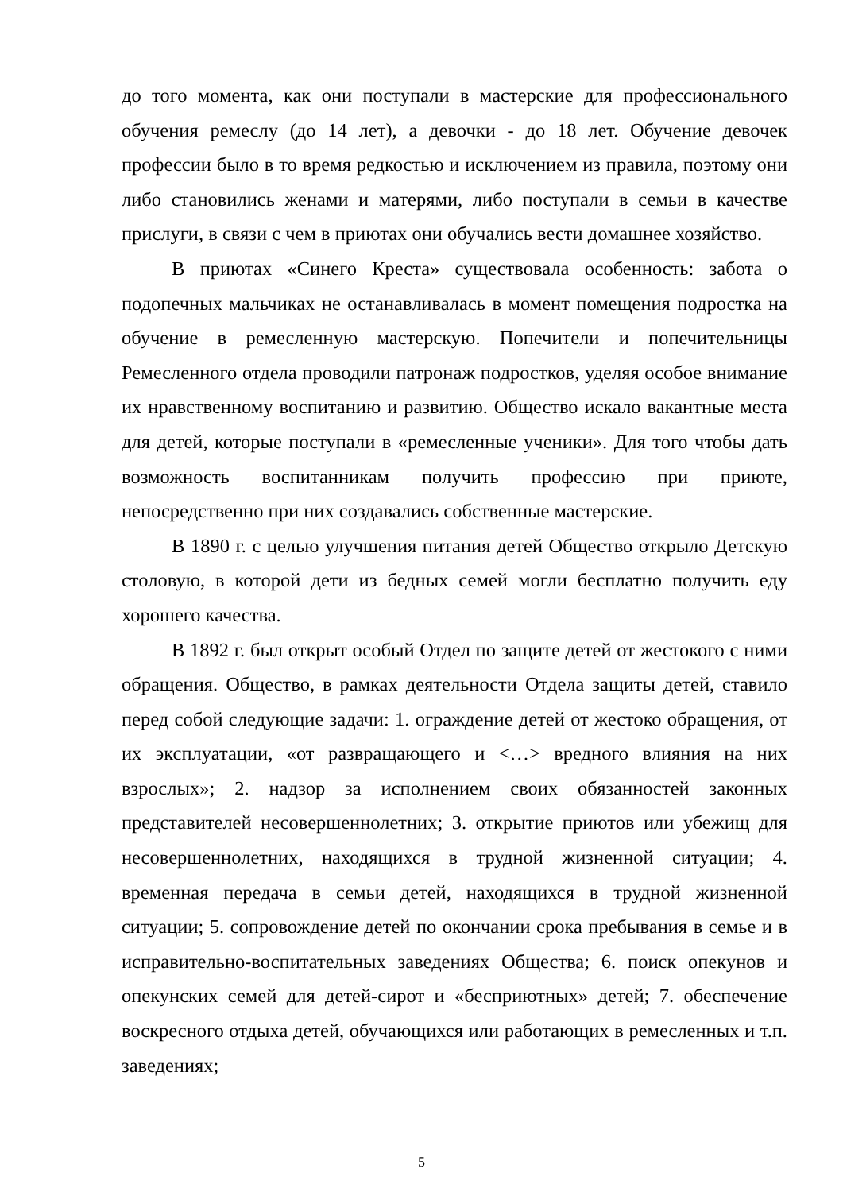до того момента, как они поступали в мастерские для профессионального обучения ремеслу (до 14 лет), а девочки - до 18 лет. Обучение девочек профессии было в то время редкостью и исключением из правила, поэтому они либо становились женами и матерями, либо поступали в семьи в качестве прислуги, в связи с чем в приютах они обучались вести домашнее хозяйство.
В приютах «Синего Креста» существовала особенность: забота о подопечных мальчиках не останавливалась в момент помещения подростка на обучение в ремесленную мастерскую. Попечители и попечительницы Ремесленного отдела проводили патронаж подростков, уделяя особое внимание их нравственному воспитанию и развитию. Общество искало вакантные места для детей, которые поступали в «ремесленные ученики». Для того чтобы дать возможность воспитанникам получить профессию при приюте, непосредственно при них создавались собственные мастерские.
В 1890 г. с целью улучшения питания детей Общество открыло Детскую столовую, в которой дети из бедных семей могли бесплатно получить еду хорошего качества.
В 1892 г. был открыт особый Отдел по защите детей от жестокого с ними обращения. Общество, в рамках деятельности Отдела защиты детей, ставило перед собой следующие задачи: 1. ограждение детей от жестоко обращения, от их эксплуатации, «от развращающего и <…> вредного влияния на них взрослых»; 2. надзор за исполнением своих обязанностей законных представителей несовершеннолетних; 3. открытие приютов или убежищ для несовершеннолетних, находящихся в трудной жизненной ситуации; 4. временная передача в семьи детей, находящихся в трудной жизненной ситуации; 5. сопровождение детей по окончании срока пребывания в семье и в исправительно-воспитательных заведениях Общества; 6. поиск опекунов и опекунских семей для детей-сирот и «бесприютных» детей; 7. обеспечение воскресного отдыха детей, обучающихся или работающих в ремесленных и т.п. заведениях;
5